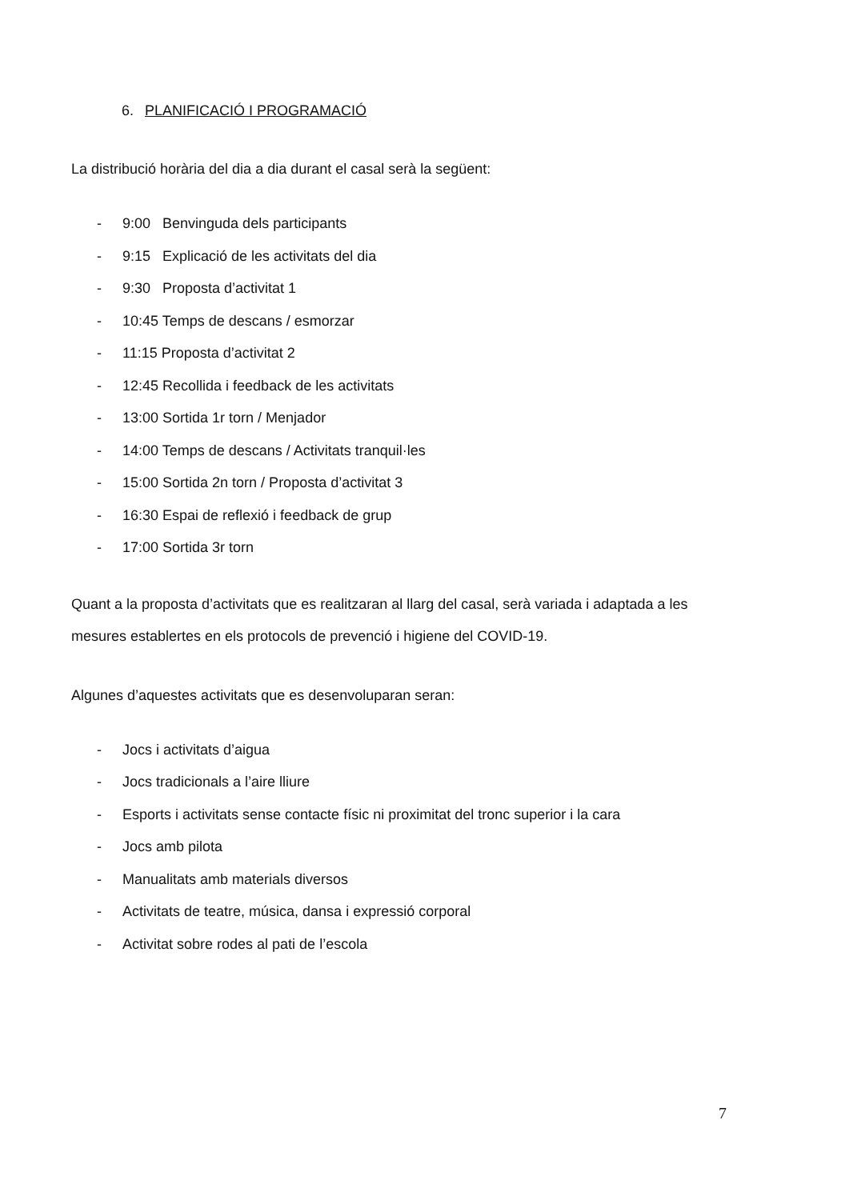6. PLANIFICACIÓ I PROGRAMACIÓ
La distribució horària del dia a dia durant el casal serà la següent:
- 9:00 Benvinguda dels participants
- 9:15 Explicació de les activitats del dia
- 9:30 Proposta d’activitat 1
- 10:45 Temps de descans / esmorzar
- 11:15 Proposta d’activitat 2
- 12:45 Recollida i feedback de les activitats
- 13:00 Sortida 1r torn / Menjador
- 14:00 Temps de descans / Activitats tranquil·les
- 15:00 Sortida 2n torn / Proposta d’activitat 3
- 16:30 Espai de reflexió i feedback de grup
- 17:00 Sortida 3r torn
Quant a la proposta d’activitats que es realitzaran al llarg del casal, serà variada i adaptada a les mesures establertes en els protocols de prevenció i higiene del COVID-19.
Algunes d’aquestes activitats que es desenvoluparan seran:
- Jocs i activitats d’aigua
- Jocs tradicionals a l’aire lliure
- Esports i activitats sense contacte físic ni proximitat del tronc superior i la cara
- Jocs amb pilota
- Manualitats amb materials diversos
- Activitats de teatre, música, dansa i expressió corporal
- Activitat sobre rodes al pati de l’escola
7